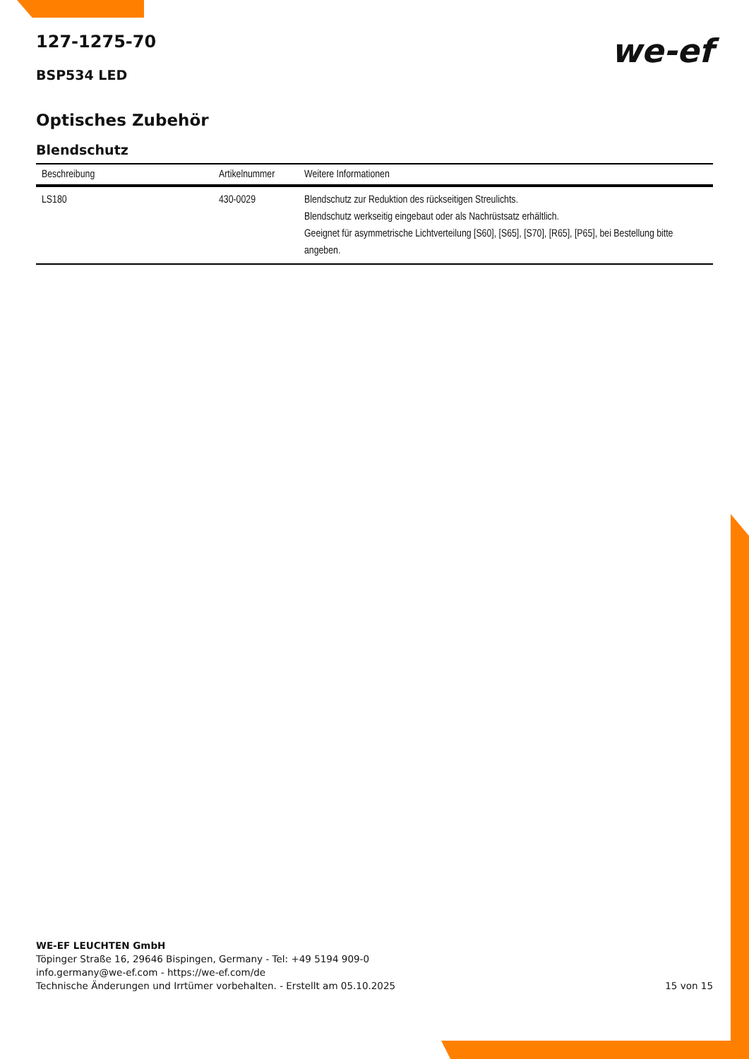we-ef
127-1275-70
BSP534 LED
Optisches Zubehör
Blendschutz
| Beschreibung | Artikelnummer | Weitere Informationen |
| --- | --- | --- |
| LS180 | 430-0029 | Blendschutz zur Reduktion des rückseitigen Streulichts. Blendschutz werkseitig eingebaut oder als Nachrüstsatz erhältlich. Geeignet für asymmetrische Lichtverteilung [S60], [S65], [S70], [R65], [P65], bei Bestellung bitte angeben. |
WE-EF LEUCHTEN GmbH
Töpinger Straße 16, 29646 Bispingen, Germany - Tel: +49 5194 909-0
info.germany@we-ef.com - https://we-ef.com/de
Technische Änderungen und Irrtümer vorbehalten. - Erstellt am 05.10.2025
15 von 15